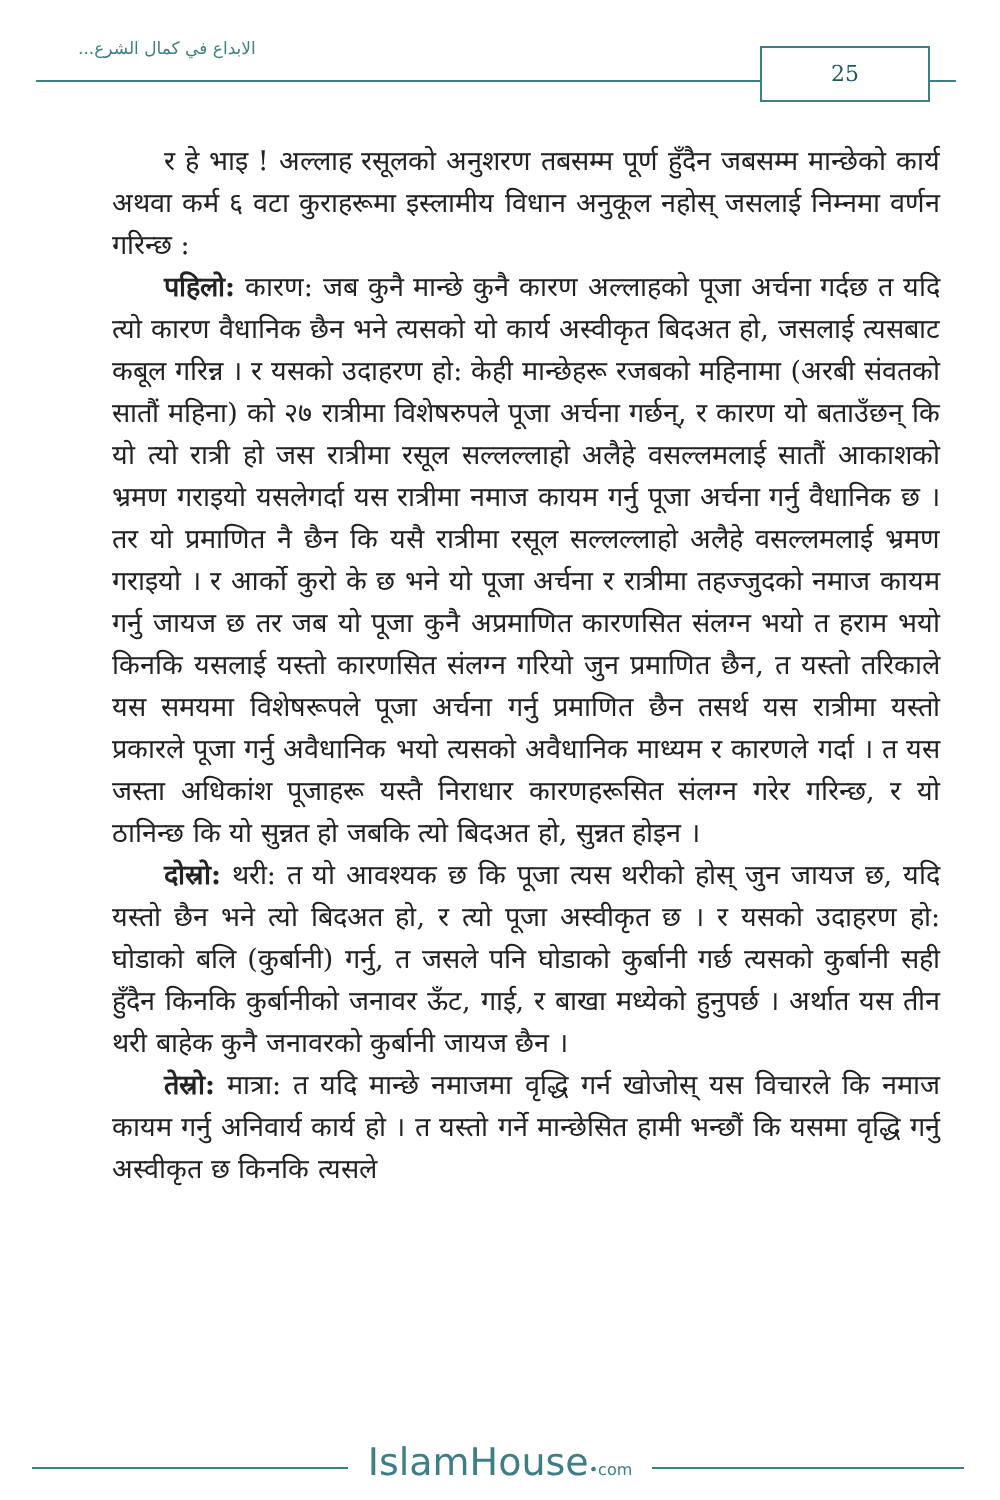الابداع في كمال الشرع... 25
र हे भाइ ! अल्लाह रसूलको अनुशरण तबसम्म पूर्ण हुँदैन जबसम्म मान्छेको कार्य अथवा कर्म ६ वटा कुराहरूमा इस्लामीय विधान अनुकूल नहोस् जसलाई निम्नमा वर्णन गरिन्छ :
पहिलो: कारण: जब कुनै मान्छे कुनै कारण अल्लाहको पूजा अर्चना गर्दछ त यदि त्यो कारण वैधानिक छैन भने त्यसको यो कार्य अस्वीकृत बिदअत हो, जसलाई त्यसबाट कबूल गरिन्न । र यसको उदाहरण हो: केही मान्छेहरू रजबको महिनामा (अरबी संवतको सातौं महिना) को २७ रात्रीमा विशेषरुपले पूजा अर्चना गर्छन्, र कारण यो बताउँछन् कि यो त्यो रात्री हो जस रात्रीमा रसूल सल्लल्लाहो अलैहे वसल्लमलाई सातौं आकाशको भ्रमण गराइयो यसलेगर्दा यस रात्रीमा नमाज कायम गर्नु पूजा अर्चना गर्नु वैधानिक छ । तर यो प्रमाणित नै छैन कि यसै रात्रीमा रसूल सल्लल्लाहो अलैहे वसल्लमलाई भ्रमण गराइयो । र आर्को कुरो के छ भने यो पूजा अर्चना र रात्रीमा तहज्जुदको नमाज कायम गर्नु जायज छ तर जब यो पूजा कुनै अप्रमाणित कारणसित संलग्न भयो त हराम भयो किनकि यसलाई यस्तो कारणसित संलग्न गरियो जुन प्रमाणित छैन, त यस्तो तरिकाले यस समयमा विशेषरूपले पूजा अर्चना गर्नु प्रमाणित छैन तसर्थ यस रात्रीमा यस्तो प्रकारले पूजा गर्नु अवैधानिक भयो त्यसको अवैधानिक माध्यम र कारणले गर्दा । त यस जस्ता अधिकांश पूजाहरू यस्तै निराधार कारणहरूसित संलग्न गरेर गरिन्छ, र यो ठानिन्छ कि यो सुन्नत हो जबकि त्यो बिदअत हो, सुन्नत होइन ।
दोस्रो: थरी: त यो आवश्यक छ कि पूजा त्यस थरीको होस् जुन जायज छ, यदि यस्तो छैन भने त्यो बिदअत हो, र त्यो पूजा अस्वीकृत छ । र यसको उदाहरण हो: घोडाको बलि (कुर्बानी) गर्नु, त जसले पनि घोडाको कुर्बानी गर्छ त्यसको कुर्बानी सही हुँदैन किनकि कुर्बानीको जनावर ऊँट, गाई, र बाखा मध्येको हुनुपर्छ । अर्थात यस तीन थरी बाहेक कुनै जनावरको कुर्बानी जायज छैन ।
तेस्रो: मात्रा: त यदि मान्छे नमाजमा वृद्धि गर्न खोजोस् यस विचारले कि नमाज कायम गर्नु अनिवार्य कार्य हो । त यस्तो गर्ने मान्छेसित हामी भन्छौं कि यसमा वृद्धि गर्नु अस्वीकृत छ किनकि त्यसले
IslamHouse•com